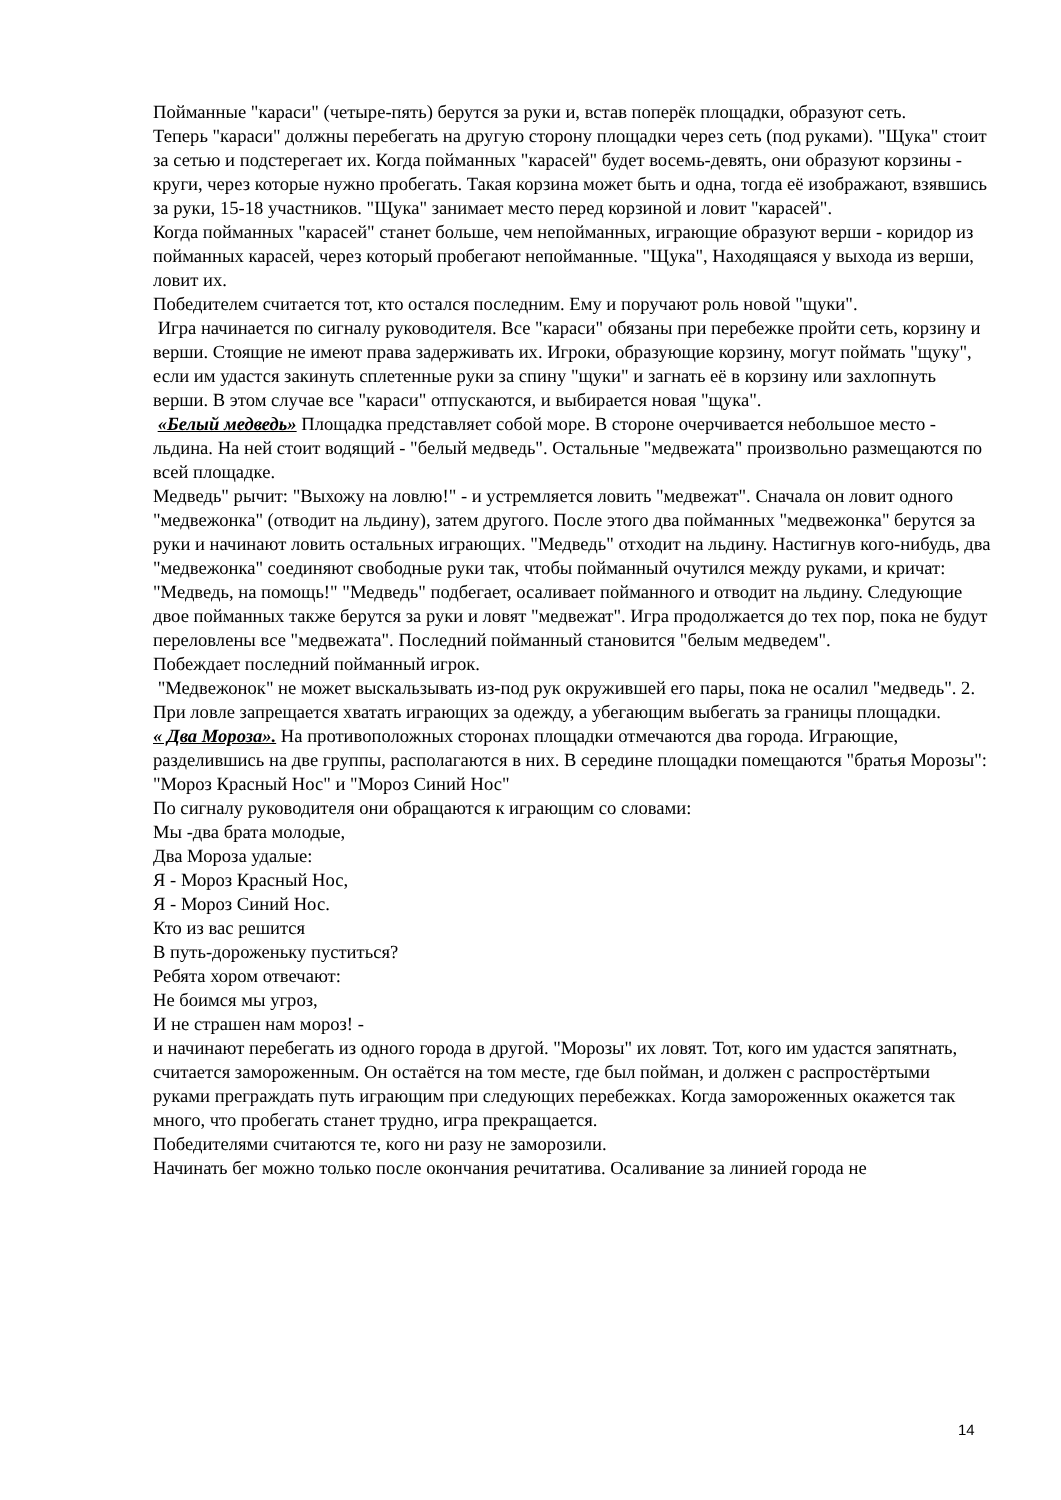Пойманные "караси" (четыре-пять) берутся за руки и, встав поперёк площадки, образуют сеть.
Теперь "караси" должны перебегать на другую сторону площадки через сеть (под руками). "Щука" стоит за сетью и подстерегает их. Когда пойманных "карасей" будет восемь-девять, они образуют корзины - круги, через которые нужно пробегать. Такая корзина может быть и одна, тогда её изображают, взявшись за руки, 15-18 участников. "Щука" занимает место перед корзиной и ловит "карасей".
Когда пойманных "карасей" станет больше, чем непойманных, играющие образуют верши - коридор из пойманных карасей, через который пробегают непойманные. "Щука", Находящаяся у выхода из верши, ловит их.
Победителем считается тот, кто остался последним. Ему и поручают роль новой "щуки".
Игра начинается по сигналу руководителя. Все "караси" обязаны при перебежке пройти сеть, корзину и верши. Стоящие не имеют права задерживать их. Игроки, образующие корзину, могут поймать "щуку", если им удастся закинуть сплетенные руки за спину "щуки" и загнать её в корзину или захлопнуть верши. В этом случае все "караси" отпускаются, и выбирается новая "щука".
«Белый медведь» Площадка представляет собой море. В стороне очерчивается небольшое место - льдина. На ней стоит водящий - "белый медведь". Остальные "медвежата" произвольно размещаются по всей площадке.
Медведь" рычит: "Выхожу на ловлю!" - и устремляется ловить "медвежат". Сначала он ловит одного "медвежонка" (отводит на льдину), затем другого. После этого два пойманных "медвежонка" берутся за руки и начинают ловить остальных играющих. "Медведь" отходит на льдину. Настигнув кого-нибудь, два "медвежонка" соединяют свободные руки так, чтобы пойманный очутился между руками, и кричат: "Медведь, на помощь!" "Медведь" подбегает, осаливает пойманного и отводит на льдину. Следующие двое пойманных также берутся за руки и ловят "медвежат". Игра продолжается до тех пор, пока не будут переловлены все "медвежата". Последний пойманный становится "белым медведем".
Побеждает последний пойманный игрок.
"Медвежонок" не может выскальзывать из-под рук окружившей его пары, пока не осалил "медведь". 2. При ловле запрещается хватать играющих за одежду, а убегающим выбегать за границы площадки.
« Два Мороза». На противоположных сторонах площадки отмечаются два города. Играющие, разделившись на две группы, располагаются в них. В середине площадки помещаются "братья Морозы": "Мороз Красный Нос" и "Мороз Синий Нос"
По сигналу руководителя они обращаются к играющим со словами:
Мы -два брата молодые,
Два Мороза удалые:
Я - Мороз Красный Нос,
Я - Мороз Синий Нос.
Кто из вас решится
В путь-дороженьку пуститься?
Ребята хором отвечают:
Не боимся мы угроз,
И не страшен нам мороз! -
и начинают перебегать из одного города в другой. "Морозы" их ловят. Тот, кого им удастся запятнать, считается замороженным. Он остаётся на том месте, где был пойман, и должен с распростёртыми руками преграждать путь играющим при следующих перебежках. Когда замороженных окажется так много, что пробегать станет трудно, игра прекращается.
Победителями считаются те, кого ни разу не заморозили.
Начинать бег можно только после окончания речитатива. Осаливание за линией города не
14